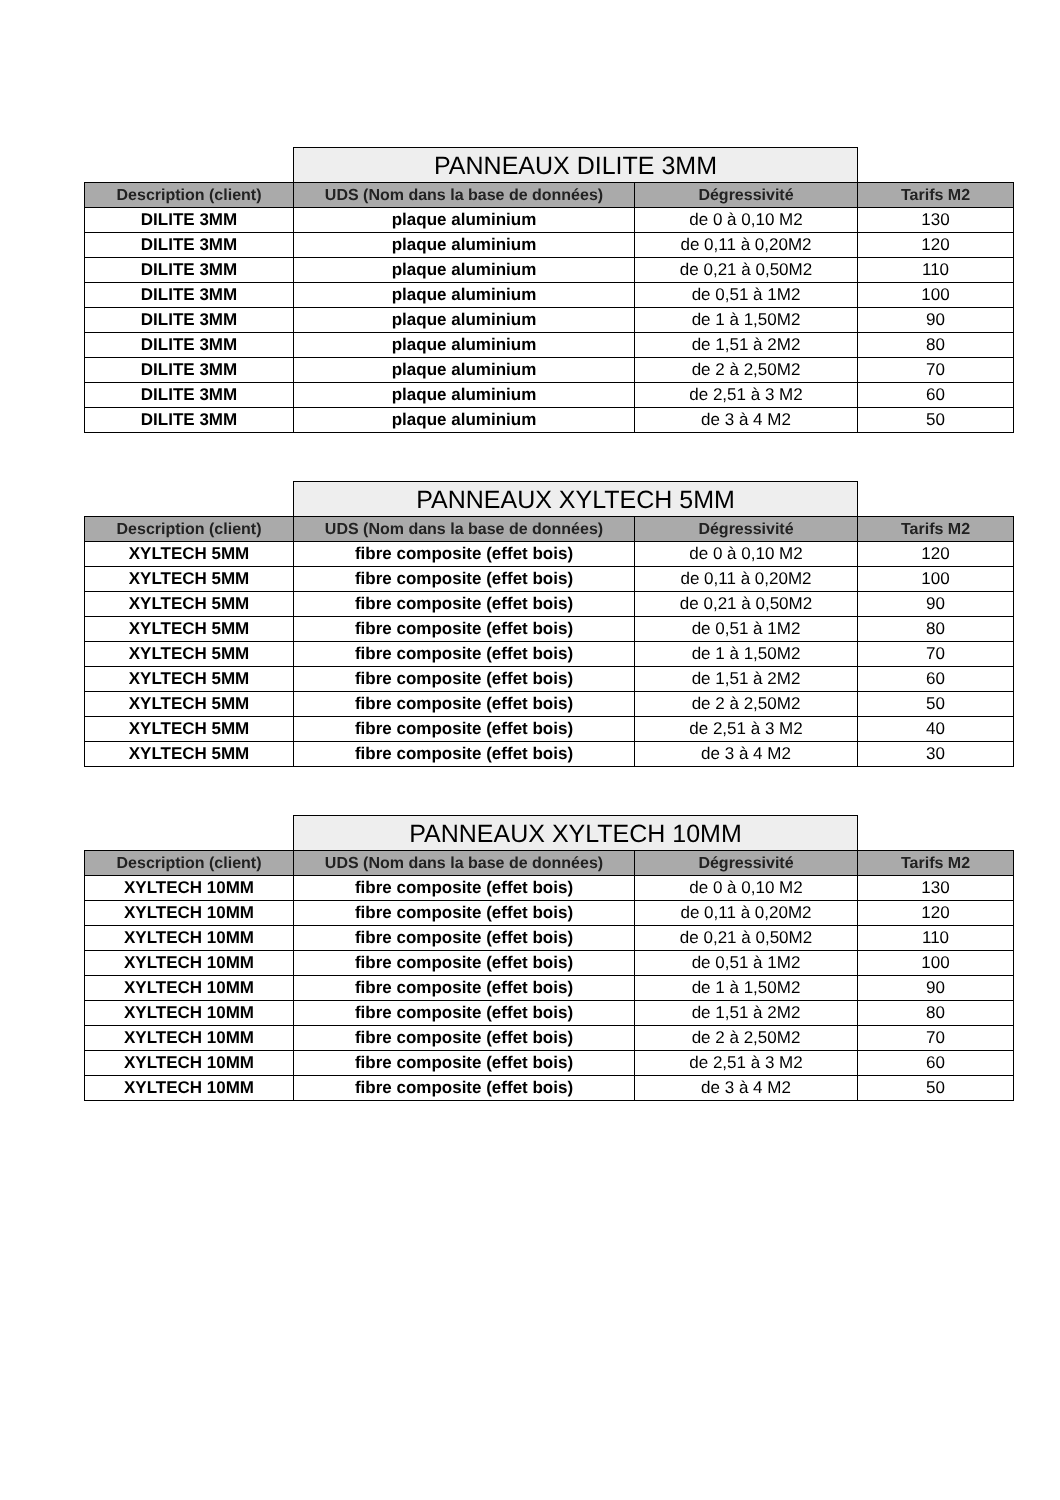| | PANNEAUX DILITE 3MM | | |
| Description (client) | UDS (Nom dans la base de données) | Dégressivité | Tarifs M2 |
| DILITE 3MM | plaque aluminium | de 0 à 0,10 M2 | 130 |
| DILITE 3MM | plaque aluminium | de 0,11 à 0,20M2 | 120 |
| DILITE 3MM | plaque aluminium | de 0,21 à 0,50M2 | 110 |
| DILITE 3MM | plaque aluminium | de 0,51 à 1M2 | 100 |
| DILITE 3MM | plaque aluminium | de 1 à 1,50M2 | 90 |
| DILITE 3MM | plaque aluminium | de 1,51 à 2M2 | 80 |
| DILITE 3MM | plaque aluminium | de 2 à 2,50M2 | 70 |
| DILITE 3MM | plaque aluminium | de 2,51 à 3 M2 | 60 |
| DILITE 3MM | plaque aluminium | de 3 à 4 M2 | 50 |
| | PANNEAUX XYLTECH 5MM | | |
| Description (client) | UDS (Nom dans la base de données) | Dégressivité | Tarifs M2 |
| XYLTECH 5MM | fibre composite (effet bois) | de 0 à 0,10 M2 | 120 |
| XYLTECH 5MM | fibre composite (effet bois) | de 0,11 à 0,20M2 | 100 |
| XYLTECH 5MM | fibre composite (effet bois) | de 0,21 à 0,50M2 | 90 |
| XYLTECH 5MM | fibre composite (effet bois) | de 0,51 à 1M2 | 80 |
| XYLTECH 5MM | fibre composite (effet bois) | de 1 à 1,50M2 | 70 |
| XYLTECH 5MM | fibre composite (effet bois) | de 1,51 à 2M2 | 60 |
| XYLTECH 5MM | fibre composite (effet bois) | de 2 à 2,50M2 | 50 |
| XYLTECH 5MM | fibre composite (effet bois) | de 2,51 à 3 M2 | 40 |
| XYLTECH 5MM | fibre composite (effet bois) | de 3 à 4 M2 | 30 |
| | PANNEAUX XYLTECH 10MM | | |
| Description (client) | UDS (Nom dans la base de données) | Dégressivité | Tarifs M2 |
| XYLTECH 10MM | fibre composite (effet bois) | de 0 à 0,10 M2 | 130 |
| XYLTECH 10MM | fibre composite (effet bois) | de 0,11 à 0,20M2 | 120 |
| XYLTECH 10MM | fibre composite (effet bois) | de 0,21 à 0,50M2 | 110 |
| XYLTECH 10MM | fibre composite (effet bois) | de 0,51 à 1M2 | 100 |
| XYLTECH 10MM | fibre composite (effet bois) | de 1 à 1,50M2 | 90 |
| XYLTECH 10MM | fibre composite (effet bois) | de 1,51 à 2M2 | 80 |
| XYLTECH 10MM | fibre composite (effet bois) | de 2 à 2,50M2 | 70 |
| XYLTECH 10MM | fibre composite (effet bois) | de 2,51 à 3 M2 | 60 |
| XYLTECH 10MM | fibre composite (effet bois) | de 3 à 4 M2 | 50 |